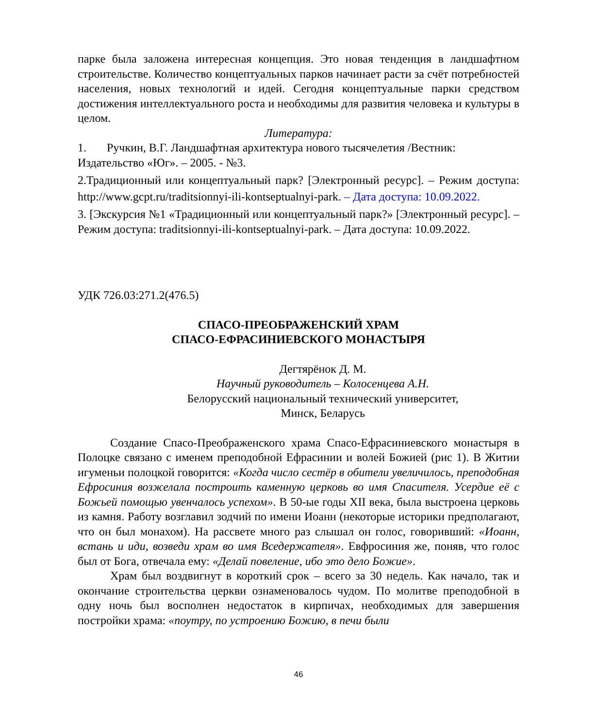парке была заложена интересная концепция. Это новая тенденция в ландшафтном строительстве. Количество концептуальных парков начинает расти за счёт потребностей населения, новых технологий и идей. Сегодня концептуальные парки средством достижения интеллектуального роста и необходимы для развития человека и культуры в целом.
Литература:
1. Ручкин, В.Г. Ландшафтная архитектура нового тысячелетия /Вестник: Издательство «Юг». – 2005. - №3.
2.Традиционный или концептуальный парк? [Электронный ресурс]. – Режим доступа: http://www.gcpt.ru/traditsionnyi-ili-kontseptualnyi-park. – Дата доступа: 10.09.2022.
3. [Экскурсия №1 «Традиционный или концептуальный парк?» [Электронный ресурс]. – Режим доступа: traditsionnyi-ili-kontseptualnyi-park. – Дата доступа: 10.09.2022.
УДК 726.03:271.2(476.5)
СПАСО-ПРЕОБРАЖЕНСКИЙ ХРАМ
СПАСО-ЕФРАСИНИЕВСКОГО МОНАСТЫРЯ
Дегтярёнок Д. М.
Научный руководитель – Колосенцева А.Н.
Белорусский национальный технический университет,
Минск, Беларусь
Создание Спасо-Преображенского храма Спасо-Ефрасиниевского монастыря в Полоцке связано с именем преподобной Ефрасинии и волей Божией (рис 1). В Житии игуменьи полоцкой говорится: «Когда число сестёр в обители увеличилось, преподобная Ефросиния возжелала построить каменную церковь во имя Спасителя. Усердие её с Божьей помощью увенчалось успехом». В 50-ые годы XII века, была выстроена церковь из камня. Работу возглавил зодчий по имени Иоанн (некоторые историки предполагают, что он был монахом). На рассвете много раз слышал он голос, говоривший: «Иоанн, встань и иди, возведи храм во имя Вседержателя». Евфросиния же, поняв, что голос был от Бога, отвечала ему: «Делай повеление, ибо это дело Божие».
Храм был воздвигнут в короткий срок – всего за 30 недель. Как начало, так и окончание строительства церкви ознаменовалось чудом. По молитве преподобной в одну ночь был восполнен недостаток в кирпичах, необходимых для завершения постройки храма: «поутру, по устроению Божию, в печи были
46